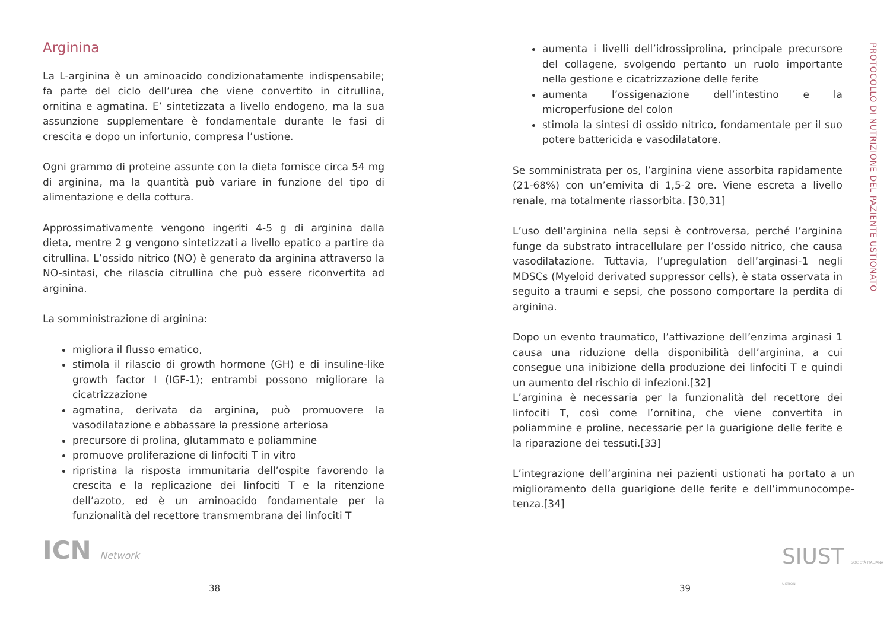Arginina
La L-arginina è un aminoacido condizionatamente indispensabile; fa parte del ciclo dell’urea che viene convertito in citrullina, ornitina e agmatina. E’ sintetizzata a livello endogeno, ma la sua assunzione supplementare è fondamentale durante le fasi di crescita e dopo un infortunio, compresa l’ustione.
Ogni grammo di proteine assunte con la dieta fornisce circa 54 mg di arginina, ma la quantità può variare in funzione del tipo di alimentazione e della cottura.
Approssimativamente vengono ingeriti 4-5 g di arginina dalla dieta, mentre 2 g vengono sintetizzati a livello epatico a partire da citrullina. L’ossido nitrico (NO) è generato da arginina attraverso la NO-sintasi, che rilascia citrullina che può essere riconvertita ad arginina.
La somministrazione di arginina:
migliora il flusso ematico,
stimola il rilascio di growth hormone (GH) e di insuline-like growth factor I (IGF-1); entrambi possono migliorare la cicatrizzazione
agmatina, derivata da arginina, può promuovere la vasodilatazione e abbassare la pressione arteriosa
precursore di prolina, glutammato e poliammine
promuove proliferazione di linfociti T in vitro
ripristina la risposta immunitaria dell’ospite favorendo la crescita e la replicazione dei linfociti T e la ritenzione dell’azoto, ed è un aminoacido fondamentale per la funzionalità del recettore transmembrana dei linfociti T
ICN Network
38
aumenta i livelli dell’idrossiprolina, principale precursore del collagene, svolgendo pertanto un ruolo importante nella gestione e cicatrizzazione delle ferite
aumenta l’ossigenazione dell’intestino e la microperfusione del colon
stimola la sintesi di ossido nitrico, fondamentale per il suo potere battericida e vasodilatatore.
Se somministrata per os, l’arginina viene assorbita rapidamente (21-68%) con un’emivita di 1,5-2 ore. Viene escreta a livello renale, ma totalmente riassorbita. [30,31]
L’uso dell’arginina nella sepsi è controversa, perché l’arginina funge da substrato intracellulare per l’ossido nitrico, che causa vasodilatazione. Tuttavia, l’upregulation dell’arginasi-1 negli MDSCs (Myeloid derivated suppressor cells), è stata osservata in seguito a traumi e sepsi, che possono comportare la perdita di arginina.
Dopo un evento traumatico, l’attivazione dell’enzima arginasi 1 causa una riduzione della disponibilità dell’arginina, a cui consegue una inibizione della produzione dei linfociti T e quindi un aumento del rischio di infezioni.[32]
L’arginina è necessaria per la funzionalità del recettore dei linfociti T, così come l’ornitina, che viene convertita in poliammine e proline, necessarie per la guarigione delle ferite e la riparazione dei tessuti.[33]
L’integrazione dell’arginina nei pazienti ustionati ha portato a un miglioramento della guarigione delle ferite e dell’immunocompe-tenza.[34]
PROTOCOLLO DI NUTRIZIONE DEL PAZIENTE USTIONATO
SIUST SOCIETÀ ITALIANA USTIONI
39